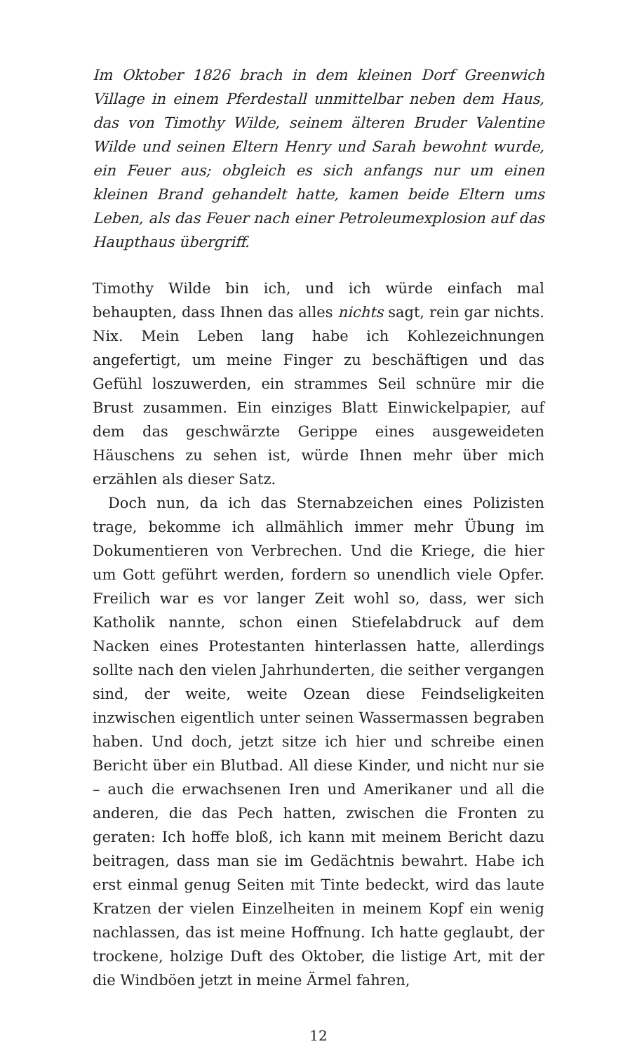Im Oktober 1826 brach in dem kleinen Dorf Greenwich Village in einem Pferdestall unmittelbar neben dem Haus, das von Timothy Wilde, seinem älteren Bruder Valentine Wilde und seinen Eltern Henry und Sarah bewohnt wurde, ein Feuer aus; obgleich es sich anfangs nur um einen kleinen Brand gehandelt hatte, kamen beide Eltern ums Leben, als das Feuer nach einer Petroleumexplosion auf das Haupthaus übergriff.
Timothy Wilde bin ich, und ich würde einfach mal behaupten, dass Ihnen das alles nichts sagt, rein gar nichts. Nix. Mein Leben lang habe ich Kohlezeichnungen angefertigt, um meine Finger zu beschäftigen und das Gefühl loszuwerden, ein strammes Seil schnüre mir die Brust zusammen. Ein einziges Blatt Einwickelpapier, auf dem das geschwärzte Gerippe eines ausgeweideten Häuschens zu sehen ist, würde Ihnen mehr über mich erzählen als dieser Satz.
Doch nun, da ich das Sternabzeichen eines Polizisten trage, bekomme ich allmählich immer mehr Übung im Dokumentieren von Verbrechen. Und die Kriege, die hier um Gott geführt werden, fordern so unendlich viele Opfer. Freilich war es vor langer Zeit wohl so, dass, wer sich Katholik nannte, schon einen Stiefelabdruck auf dem Nacken eines Protestanten hinterlassen hatte, allerdings sollte nach den vielen Jahrhunderten, die seither vergangen sind, der weite, weite Ozean diese Feindseligkeiten inzwischen eigentlich unter seinen Wassermassen begraben haben. Und doch, jetzt sitze ich hier und schreibe einen Bericht über ein Blutbad. All diese Kinder, und nicht nur sie – auch die erwachsenen Iren und Amerikaner und all die anderen, die das Pech hatten, zwischen die Fronten zu geraten: Ich hoffe bloß, ich kann mit meinem Bericht dazu beitragen, dass man sie im Gedächtnis bewahrt. Habe ich erst einmal genug Seiten mit Tinte bedeckt, wird das laute Kratzen der vielen Einzelheiten in meinem Kopf ein wenig nachlassen, das ist meine Hoffnung. Ich hatte geglaubt, der trockene, holzige Duft des Oktober, die listige Art, mit der die Windböen jetzt in meine Ärmel fahren,
12